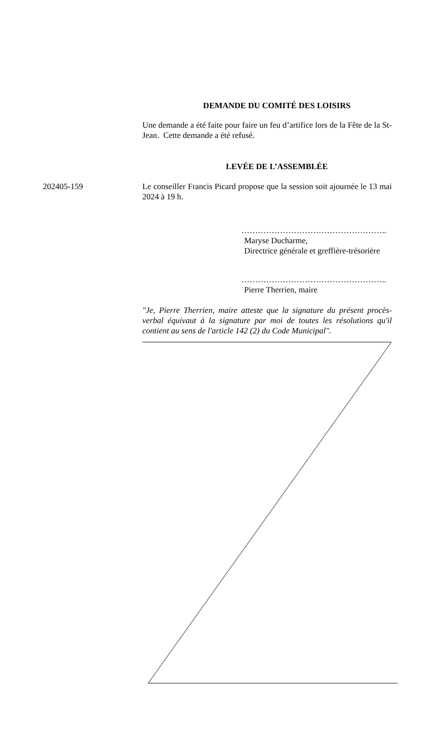DEMANDE DU COMITÉ DES LOISIRS
Une demande a été faite pour faire un feu d’artifice lors de la Fête de la St-Jean. Cette demande a été refusé.
LEVÉE DE L’ASSEMBLÉE
Le conseiller Francis Picard propose que la session soit ajournée le 13 mai 2024 à 19 h.
……………………………………………..
Maryse Ducharme,
Directrice générale et greffière-trésorière
……………………………………………..
Pierre Therrien, maire
"Je, Pierre Therrien, maire atteste que la signature du présent procès-verbal équivaut à la signature par moi de toutes les résolutions qu'il contient au sens de l'article 142 (2) du Code Municipal".
202405-159